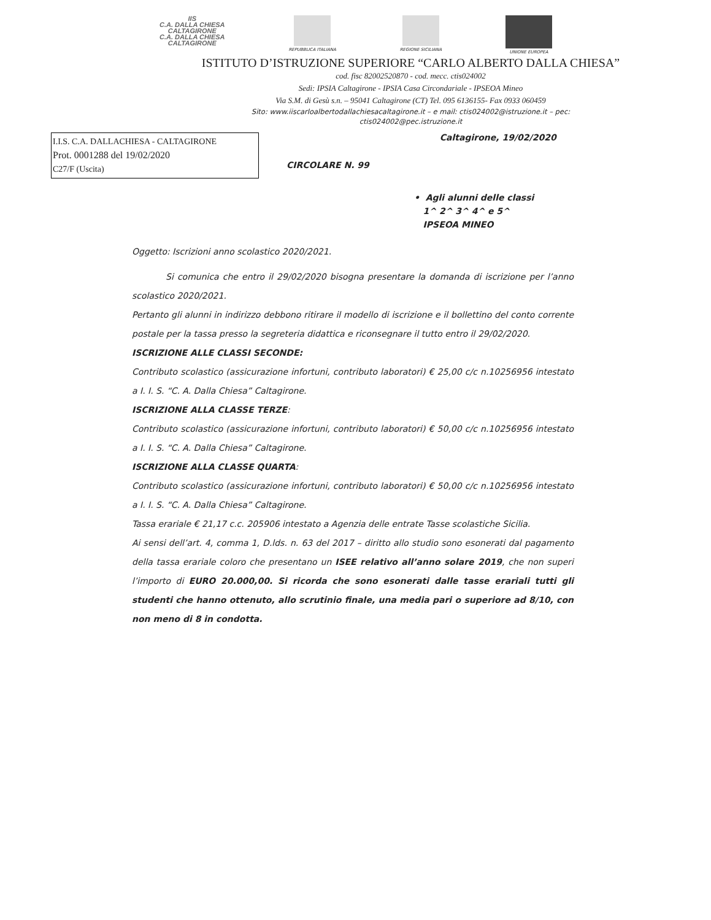IIS
C.A. DALLA CHIESA
CALTAGIRONE
C.A. DALLA CHIESA
CALTAGIRONE
REPUBBLICA ITALIANA
REGIONE SICILIANA
UNIONE EUROPEA
ISTITUTO D’ISTRUZIONE SUPERIORE “CARLO ALBERTO DALLA CHIESA”
cod. fisc 82002520870 - cod. mecc. ctis024002
Sedi: IPSIA Caltagirone - IPSIA Casa Circondariale - IPSEOA Mineo
Via S.M. di Gesù s.n. – 95041 Caltagirone (CT) Tel. 095 6136155- Fax 0933 060459
Sito: www.iiscarloalbertodallachiesacaltagirone.it – e mail: ctis024002@istruzione.it – pec:
ctis024002@pec.istruzione.it
I.I.S. C.A. DALLACHIESA - CALTAGIRONE
Prot. 0001288 del 19/02/2020
C27/F (Uscita)
CIRCOLARE N. 99
Caltagirone, 19/02/2020
• Agli alunni delle classi
1^ 2^ 3^ 4^ e 5^
IPSEOA MINEO
Oggetto: Iscrizioni anno scolastico 2020/2021.
Si comunica che entro il 29/02/2020 bisogna presentare la domanda di iscrizione per l’anno scolastico 2020/2021.
Pertanto gli alunni in indirizzo debbono ritirare il modello di iscrizione e il bollettino del conto corrente postale per la tassa presso la segreteria didattica e riconsegnare il tutto entro il 29/02/2020.
ISCRIZIONE ALLE CLASSI SECONDE:
Contributo scolastico (assicurazione infortuni, contributo laboratori) € 25,00 c/c n.10256956 intestato a I. I. S. “C. A. Dalla Chiesa” Caltagirone.
ISCRIZIONE ALLA CLASSE TERZE:
Contributo scolastico (assicurazione infortuni, contributo laboratori) € 50,00 c/c n.10256956 intestato a I. I. S. “C. A. Dalla Chiesa” Caltagirone.
ISCRIZIONE ALLA CLASSE QUARTA:
Contributo scolastico (assicurazione infortuni, contributo laboratori) € 50,00 c/c n.10256956 intestato a I. I. S. “C. A. Dalla Chiesa” Caltagirone.
Tassa erariale € 21,17 c.c. 205906 intestato a Agenzia delle entrate Tasse scolastiche Sicilia.
Ai sensi dell’art. 4, comma 1, D.lds. n. 63 del 2017 – diritto allo studio sono esonerati dal pagamento della tassa erariale coloro che presentano un ISEE relativo all’anno solare 2019, che non superi l’importo di EURO 20.000,00. Si ricorda che sono esonerati dalle tasse erariali tutti gli studenti che hanno ottenuto, allo scrutinio finale, una media pari o superiore ad 8/10, con non meno di 8 in condotta.